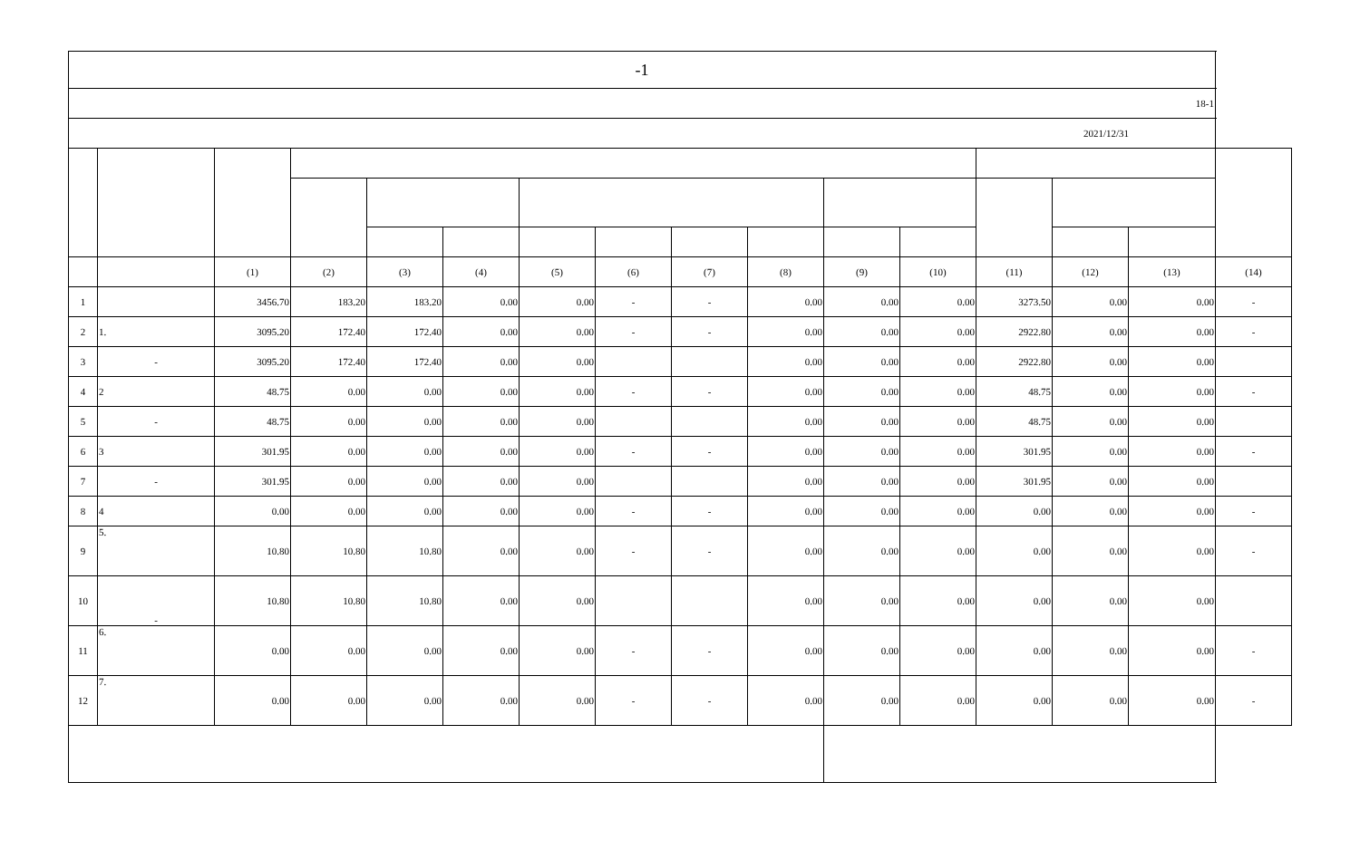| -1 | | | | | | | | | | | | | | | |
| 18-1 | | | | | | | | | | | | | | | |
| 2021/12/31 | | | | | | | | | | | | | | | |
| | | (1) | (2) | (3) | (4) | (5) | (6) | (7) | (8) | (9) | (10) | (11) | (12) | (13) | (14) |
| 1 | | 3456.70 | 183.20 | 183.20 | 0.00 | 0.00 | - | - | 0.00 | 0.00 | 0.00 | 3273.50 | 0.00 | 0.00 | - |
| 2 | 1. | 3095.20 | 172.40 | 172.40 | 0.00 | 0.00 | - | - | 0.00 | 0.00 | 0.00 | 2922.80 | 0.00 | 0.00 | - |
| 3 | - | 3095.20 | 172.40 | 172.40 | 0.00 | 0.00 | | | 0.00 | 0.00 | 0.00 | 2922.80 | 0.00 | 0.00 | |
| 4 | 2 | 48.75 | 0.00 | 0.00 | 0.00 | 0.00 | - | - | 0.00 | 0.00 | 0.00 | 48.75 | 0.00 | 0.00 | - |
| 5 | - | 48.75 | 0.00 | 0.00 | 0.00 | 0.00 | | | 0.00 | 0.00 | 0.00 | 48.75 | 0.00 | 0.00 | |
| 6 | 3 | 301.95 | 0.00 | 0.00 | 0.00 | 0.00 | - | - | 0.00 | 0.00 | 0.00 | 301.95 | 0.00 | 0.00 | - |
| 7 | - | 301.95 | 0.00 | 0.00 | 0.00 | 0.00 | | | 0.00 | 0.00 | 0.00 | 301.95 | 0.00 | 0.00 | |
| 8 | 4 | 0.00 | 0.00 | 0.00 | 0.00 | 0.00 | - | - | 0.00 | 0.00 | 0.00 | 0.00 | 0.00 | 0.00 | - |
| 9 | 5. | 10.80 | 10.80 | 10.80 | 0.00 | 0.00 | - | - | 0.00 | 0.00 | 0.00 | 0.00 | 0.00 | 0.00 | - |
| 10 | - | 10.80 | 10.80 | 10.80 | 0.00 | 0.00 | | | 0.00 | 0.00 | 0.00 | 0.00 | 0.00 | 0.00 | |
| 11 | 6. | 0.00 | 0.00 | 0.00 | 0.00 | 0.00 | - | - | 0.00 | 0.00 | 0.00 | 0.00 | 0.00 | 0.00 | - |
| 12 | 7. | 0.00 | 0.00 | 0.00 | 0.00 | 0.00 | - | - | 0.00 | 0.00 | 0.00 | 0.00 | 0.00 | 0.00 | - |